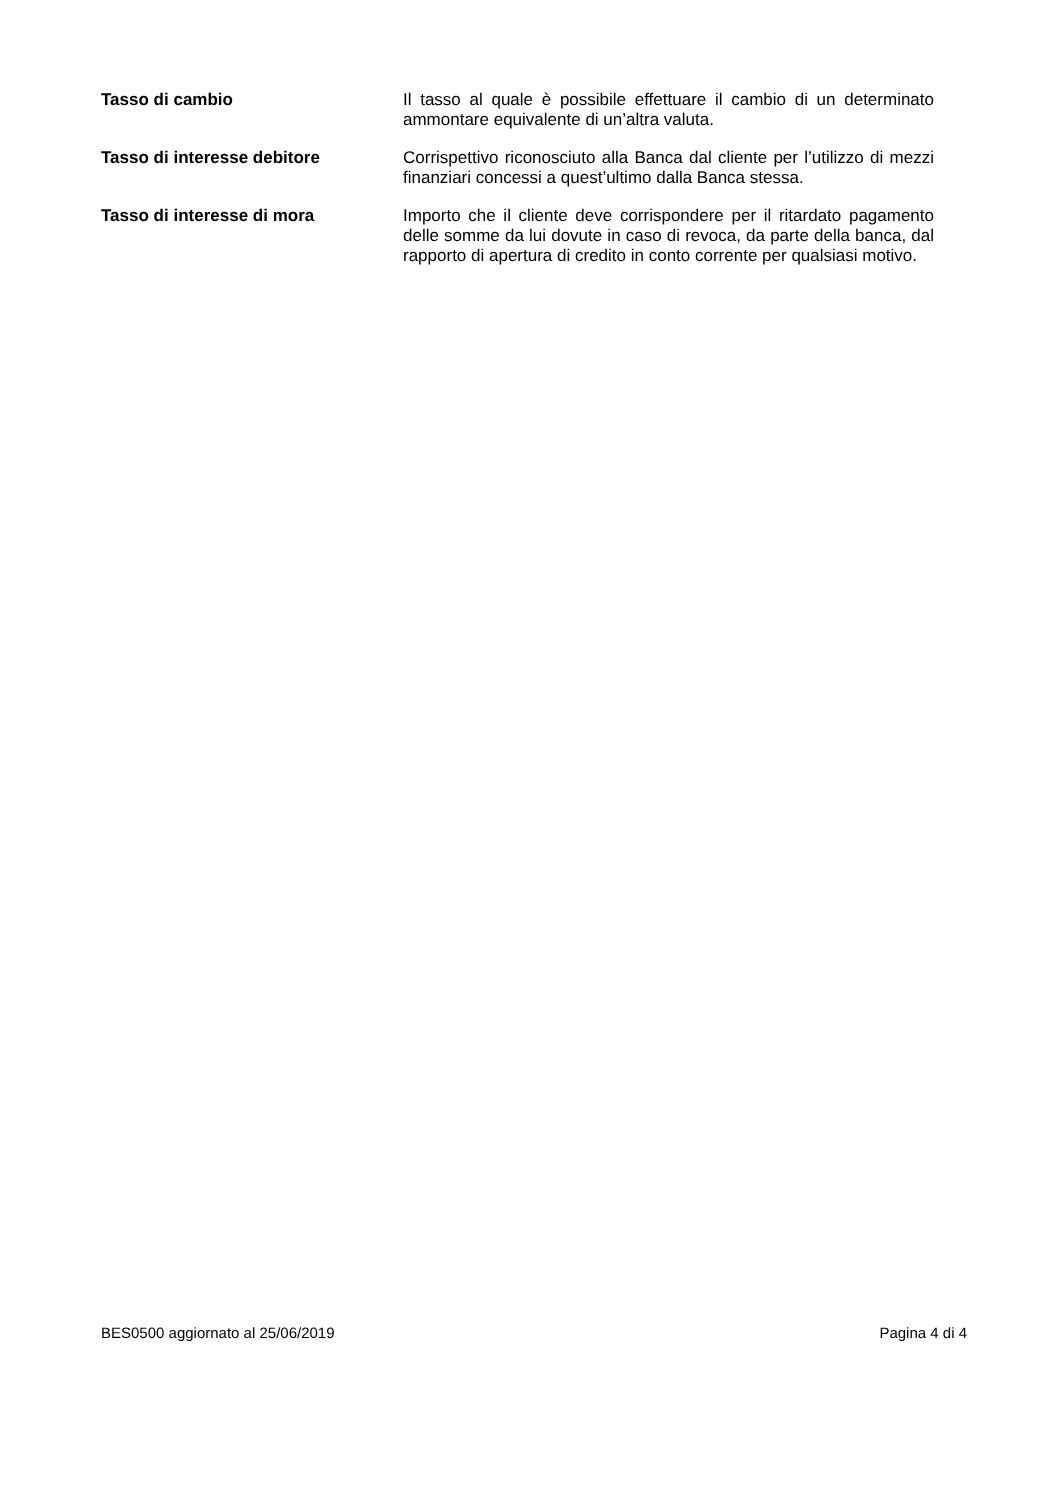Tasso di cambio Il tasso al quale è possibile effettuare il cambio di un determinato ammontare equivalente di un’altra valuta.
Tasso di interesse debitore Corrispettivo riconosciuto alla Banca dal cliente per l’utilizzo di mezzi finanziari concessi a quest’ultimo dalla Banca stessa.
Tasso di interesse di mora Importo che il cliente deve corrispondere per il ritardato pagamento delle somme da lui dovute in caso di revoca, da parte della banca, dal rapporto di apertura di credito in conto corrente per qualsiasi motivo.
BES0500 aggiornato al 25/06/2019 Pagina 4 di 4